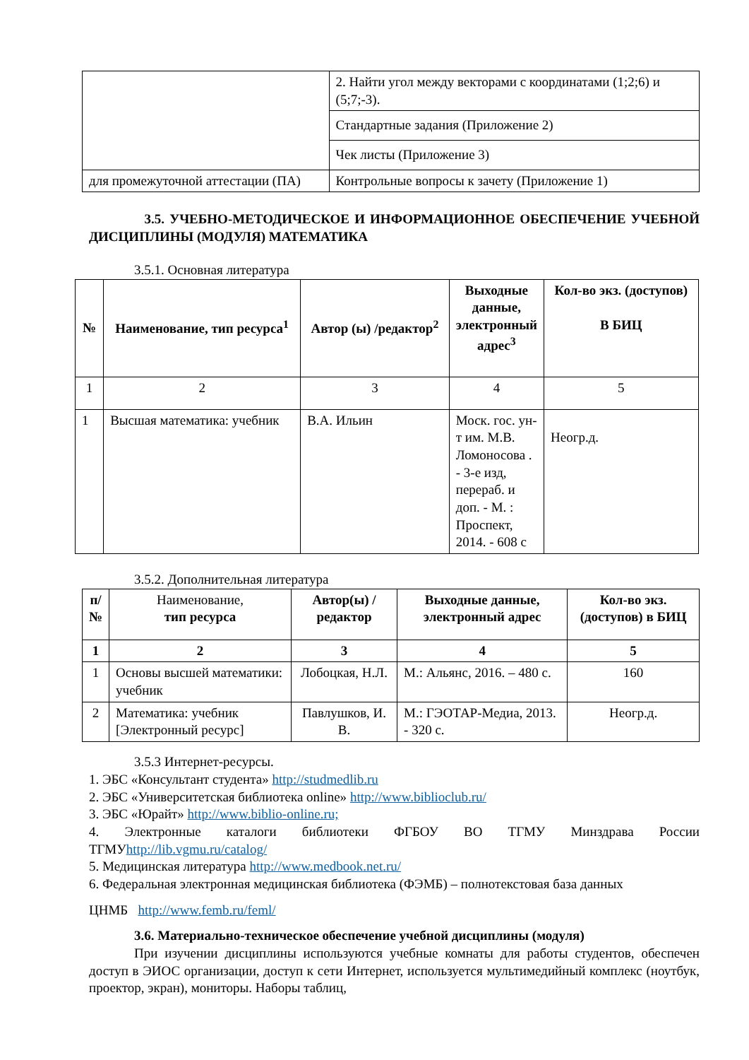| | 2. Найти угол между векторами с координатами (1;2;6) и (5;7;-3). |
| | Стандартные задания (Приложение 2) |
| | Чек листы (Приложение 3) |
| для промежуточной аттестации (ПА) | Контрольные вопросы к зачету (Приложение 1) |
3.5. УЧЕБНО-МЕТОДИЧЕСКОЕ И ИНФОРМАЦИОННОЕ ОБЕСПЕЧЕНИЕ УЧЕБНОЙ ДИСЦИПЛИНЫ (МОДУЛЯ) МАТЕМАТИКА
3.5.1. Основная литература
| № | Наименование, тип ресурса<sup>1</sup> | Автор (ы) /редактор<sup>2</sup> | Выходные данные, электронный адрес<sup>3</sup> | Кол-во экз. (доступов) В БИЦ |
| --- | --- | --- | --- | --- |
| 1 | 2 | 3 | 4 | 5 |
| 1 | Высшая математика: учебник | В.А. Ильин | Моск. гос. ун-т им. М.В. Ломоносова . - 3-е изд, перераб. и доп. - М. : Проспект, 2014. - 608 с | Неогр.д. |
3.5.2. Дополнительная литература
| п/ № | Наименование, тип ресурса | Автор(ы) /редактор | Выходные данные, электронный адрес | Кол-во экз. (доступов) в БИЦ |
| --- | --- | --- | --- | --- |
| 1 | 2 | 3 | 4 | 5 |
| 1 | Основы высшей математики: учебник | Лобоцкая, Н.Л. | М.: Альянс, 2016. – 480 с. | 160 |
| 2 | Математика: учебник [Электронный ресурс] | Павлушков, И. В. | М.: ГЭОТАР-Медиа, 2013. - 320 с. | Неогр.д. |
3.5.3 Интернет-ресурсы.
1. ЭБС «Консультант студента» http://studmedlib.ru
2. ЭБС «Университетская библиотека online» http://www.biblioclub.ru/
3. ЭБС «Юрайт» http://www.biblio-online.ru;
4. Электронные каталоги библиотеки ФГБОУ ВО ТГМУ Минздрава России ТГМУhttp://lib.vgmu.ru/catalog/
5. Медицинская литература http://www.medbook.net.ru/
6. Федеральная электронная медицинская библиотека (ФЭМБ) – полнотекстовая база данных
ЦНМБ http://www.femb.ru/feml/
3.6. Материально-техническое обеспечение учебной дисциплины (модуля)
При изучении дисциплины используются учебные комнаты для работы студентов, обеспечен доступ в ЭИОС организации, доступ к сети Интернет, используется мультимедийный комплекс (ноутбук, проектор, экран), мониторы. Наборы таблиц,